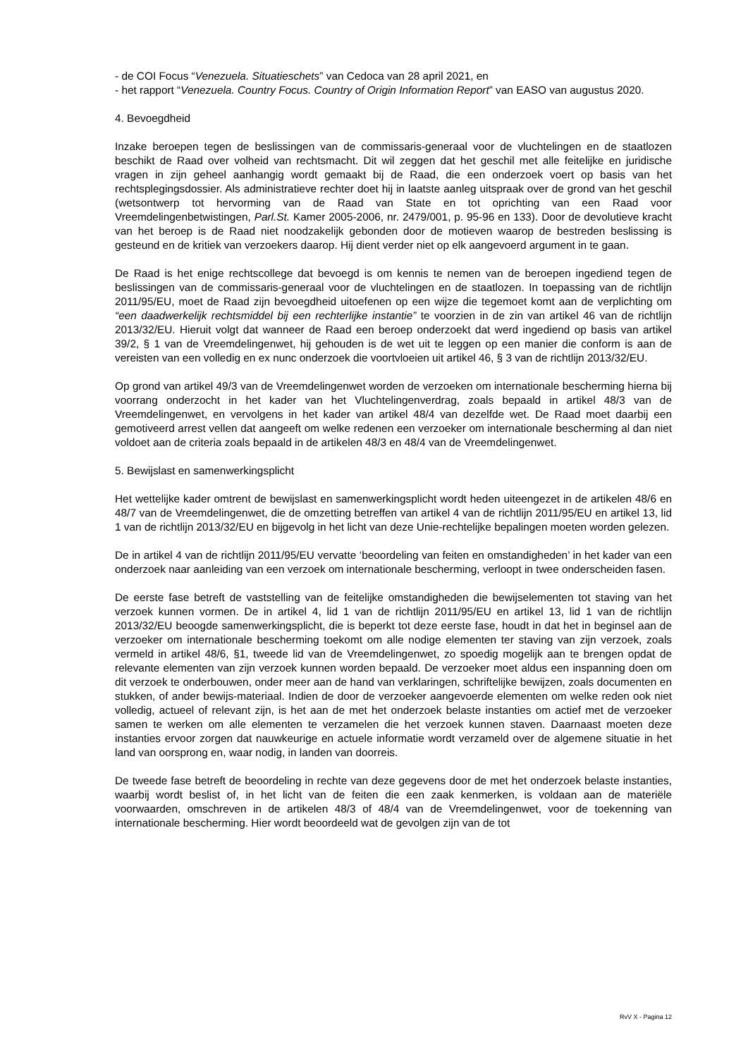- de COI Focus “Venezuela. Situatieschets” van Cedoca van 28 april 2021, en
- het rapport “Venezuela. Country Focus. Country of Origin Information Report” van EASO van augustus 2020.
4. Bevoegdheid
Inzake beroepen tegen de beslissingen van de commissaris-generaal voor de vluchtelingen en de staatlozen beschikt de Raad over volheid van rechtsmacht. Dit wil zeggen dat het geschil met alle feitelijke en juridische vragen in zijn geheel aanhangig wordt gemaakt bij de Raad, die een onderzoek voert op basis van het rechtsplegingsdossier. Als administratieve rechter doet hij in laatste aanleg uitspraak over de grond van het geschil (wetsontwerp tot hervorming van de Raad van State en tot oprichting van een Raad voor Vreemdelingenbetwistingen, Parl.St. Kamer 2005-2006, nr. 2479/001, p. 95-96 en 133). Door de devolutieve kracht van het beroep is de Raad niet noodzakelijk gebonden door de motieven waarop de bestreden beslissing is gesteund en de kritiek van verzoekers daarop. Hij dient verder niet op elk aangevoerd argument in te gaan.
De Raad is het enige rechtscollege dat bevoegd is om kennis te nemen van de beroepen ingediend tegen de beslissingen van de commissaris-generaal voor de vluchtelingen en de staatlozen. In toepassing van de richtlijn 2011/95/EU, moet de Raad zijn bevoegdheid uitoefenen op een wijze die tegemoet komt aan de verplichting om “een daadwerkelijk rechtsmiddel bij een rechterlijke instantie” te voorzien in de zin van artikel 46 van de richtlijn 2013/32/EU. Hieruit volgt dat wanneer de Raad een beroep onderzoekt dat werd ingediend op basis van artikel 39/2, § 1 van de Vreemdelingenwet, hij gehouden is de wet uit te leggen op een manier die conform is aan de vereisten van een volledig en ex nunc onderzoek die voortvloeien uit artikel 46, § 3 van de richtlijn 2013/32/EU.
Op grond van artikel 49/3 van de Vreemdelingenwet worden de verzoeken om internationale bescherming hierna bij voorrang onderzocht in het kader van het Vluchtelingenverdrag, zoals bepaald in artikel 48/3 van de Vreemdelingenwet, en vervolgens in het kader van artikel 48/4 van dezelfde wet. De Raad moet daarbij een gemotiveerd arrest vellen dat aangeeft om welke redenen een verzoeker om internationale bescherming al dan niet voldoet aan de criteria zoals bepaald in de artikelen 48/3 en 48/4 van de Vreemdelingenwet.
5. Bewijslast en samenwerkingsplicht
Het wettelijke kader omtrent de bewijslast en samenwerkingsplicht wordt heden uiteengezet in de artikelen 48/6 en 48/7 van de Vreemdelingenwet, die de omzetting betreffen van artikel 4 van de richtlijn 2011/95/EU en artikel 13, lid 1 van de richtlijn 2013/32/EU en bijgevolg in het licht van deze Unie-rechtelijke bepalingen moeten worden gelezen.
De in artikel 4 van de richtlijn 2011/95/EU vervatte ‘beoordeling van feiten en omstandigheden’ in het kader van een onderzoek naar aanleiding van een verzoek om internationale bescherming, verloopt in twee onderscheiden fasen.
De eerste fase betreft de vaststelling van de feitelijke omstandigheden die bewijselementen tot staving van het verzoek kunnen vormen. De in artikel 4, lid 1 van de richtlijn 2011/95/EU en artikel 13, lid 1 van de richtlijn 2013/32/EU beoogde samenwerkingsplicht, die is beperkt tot deze eerste fase, houdt in dat het in beginsel aan de verzoeker om internationale bescherming toekomt om alle nodige elementen ter staving van zijn verzoek, zoals vermeld in artikel 48/6, §1, tweede lid van de Vreemdelingenwet, zo spoedig mogelijk aan te brengen opdat de relevante elementen van zijn verzoek kunnen worden bepaald. De verzoeker moet aldus een inspanning doen om dit verzoek te onderbouwen, onder meer aan de hand van verklaringen, schriftelijke bewijzen, zoals documenten en stukken, of ander bewijs-materiaal. Indien de door de verzoeker aangevoerde elementen om welke reden ook niet volledig, actueel of relevant zijn, is het aan de met het onderzoek belaste instanties om actief met de verzoeker samen te werken om alle elementen te verzamelen die het verzoek kunnen staven. Daarnaast moeten deze instanties ervoor zorgen dat nauwkeurige en actuele informatie wordt verzameld over de algemene situatie in het land van oorsprong en, waar nodig, in landen van doorreis.
De tweede fase betreft de beoordeling in rechte van deze gegevens door de met het onderzoek belaste instanties, waarbij wordt beslist of, in het licht van de feiten die een zaak kenmerken, is voldaan aan de materiële voorwaarden, omschreven in de artikelen 48/3 of 48/4 van de Vreemdelingenwet, voor de toekenning van internationale bescherming. Hier wordt beoordeeld wat de gevolgen zijn van de tot
RvV X - Pagina 12